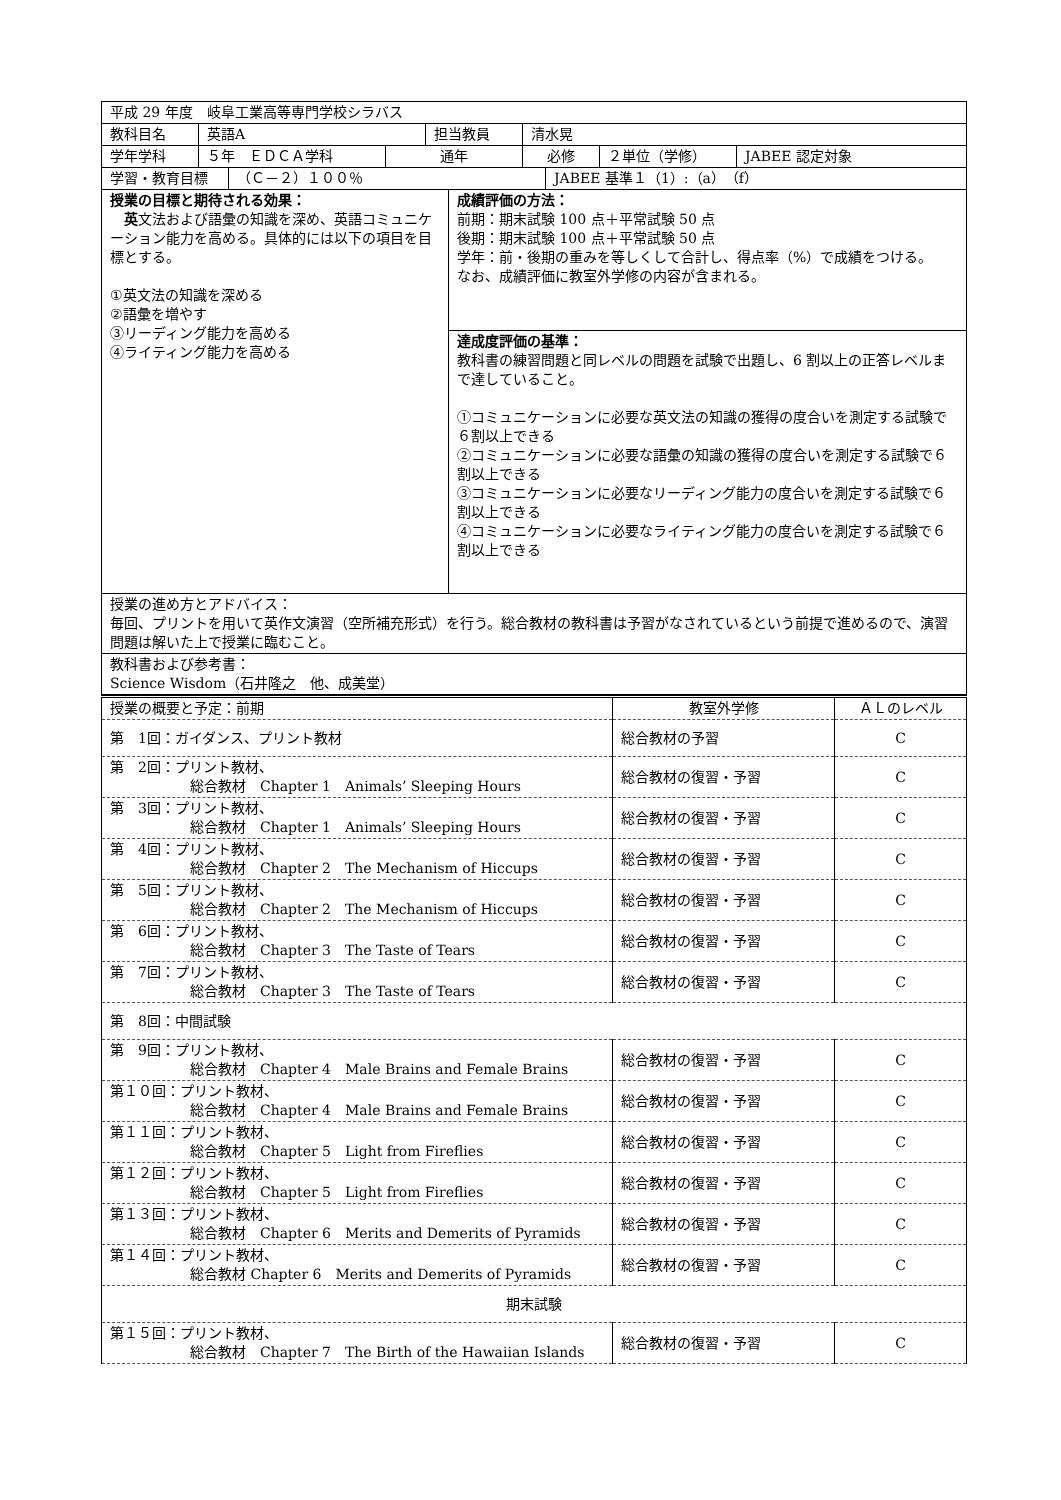| 平成 29 年度 岐阜工業高等専門学校シラバス | |
| / 教科目名 / 英語A / 担当教員 / 清水晃 / | |
| / 学年学科 / ５年 ＥＤＣＡ学科 / 通年 / 必修 / ２単位（学修） / JABEE 認定対象 / | |
| / 学習・教育目標 / （Ｃ－２）１００％ / JABEE 基準１（1）:（a）（f） / | |
| 授業の目標と期待される効果： 英 文法および語彙の知識を深め、英語コミュニケーション能力を高める。具体的には以下の項目を目標とする。 ①英文法の知識を深める ②語彙を増やす ③リーディング能力を高める ④ライティング能力を高める | 成績評価の方法： 前期：期末試験 100 点＋平常試験 50 点 後期：期末試験 100 点＋平常試験 50 点 学年：前・後期の重みを等しくして合計し、得点率（%）で成績をつける。 なお、成績評価に教室外学修の内容が含まれる。 |
| | 達成度評価の基準： 教科書の練習問題と同レベルの問題を試験で出題し、6 割以上の正答レベルまで達していること。 ①コミュニケーションに必要な英文法の知識の獲得の度合いを測定する試験で６割以上できる ②コミュニケーションに必要な語彙の知識の獲得の度合いを測定する試験で６割以上できる ③コミュニケーションに必要なリーディング能力の度合いを測定する試験で６割以上できる ④コミュニケーションに必要なライティング能力の度合いを測定する試験で６割以上できる |
| 授業の進め方とアドバイス： 毎回、プリントを用いて英作文演習（空所補充形式）を行う。総合教材の教科書は予習がなされているという前提で進めるので、演習問題は解いた上で授業に臨むこと。 | |
| 教科書および参考書： Science Wisdom（石井隆之 他、成美堂） | |
| 授業の概要と予定：前期 | 教室外学修 | ＡＬのレベル |
| 第 1回：ガイダンス、プリント教材 | 総合教材の予習 | C |
| 第 2回：プリント教材、 総合教材 Chapter 1 Animals’ Sleeping Hours | 総合教材の復習・予習 | C |
| 第 3回：プリント教材、 総合教材 Chapter 1 Animals’ Sleeping Hours | 総合教材の復習・予習 | C |
| 第 4回：プリント教材、 総合教材 Chapter 2 The Mechanism of Hiccups | 総合教材の復習・予習 | C |
| 第 5回：プリント教材、 総合教材 Chapter 2 The Mechanism of Hiccups | 総合教材の復習・予習 | C |
| 第 6回：プリント教材、 総合教材 Chapter 3 The Taste of Tears | 総合教材の復習・予習 | C |
| 第 7回：プリント教材、 総合教材 Chapter 3 The Taste of Tears | 総合教材の復習・予習 | C |
| 第 8回：中間試験 | | |
| 第 9回：プリント教材、 総合教材 Chapter 4 Male Brains and Female Brains | 総合教材の復習・予習 | C |
| 第１０回：プリント教材、 総合教材 Chapter 4 Male Brains and Female Brains | 総合教材の復習・予習 | C |
| 第１１回：プリント教材、 総合教材 Chapter 5 Light from Fireflies | 総合教材の復習・予習 | C |
| 第１２回：プリント教材、 総合教材 Chapter 5 Light from Fireflies | 総合教材の復習・予習 | C |
| 第１３回：プリント教材、 総合教材 Chapter 6 Merits and Demerits of Pyramids | 総合教材の復習・予習 | C |
| 第１４回：プリント教材、 総合教材 Chapter 6 Merits and Demerits of Pyramids | 総合教材の復習・予習 | C |
| 期末試験 | | |
| 第１５回：プリント教材、 総合教材 Chapter 7 The Birth of the Hawaiian Islands | 総合教材の復習・予習 | C |